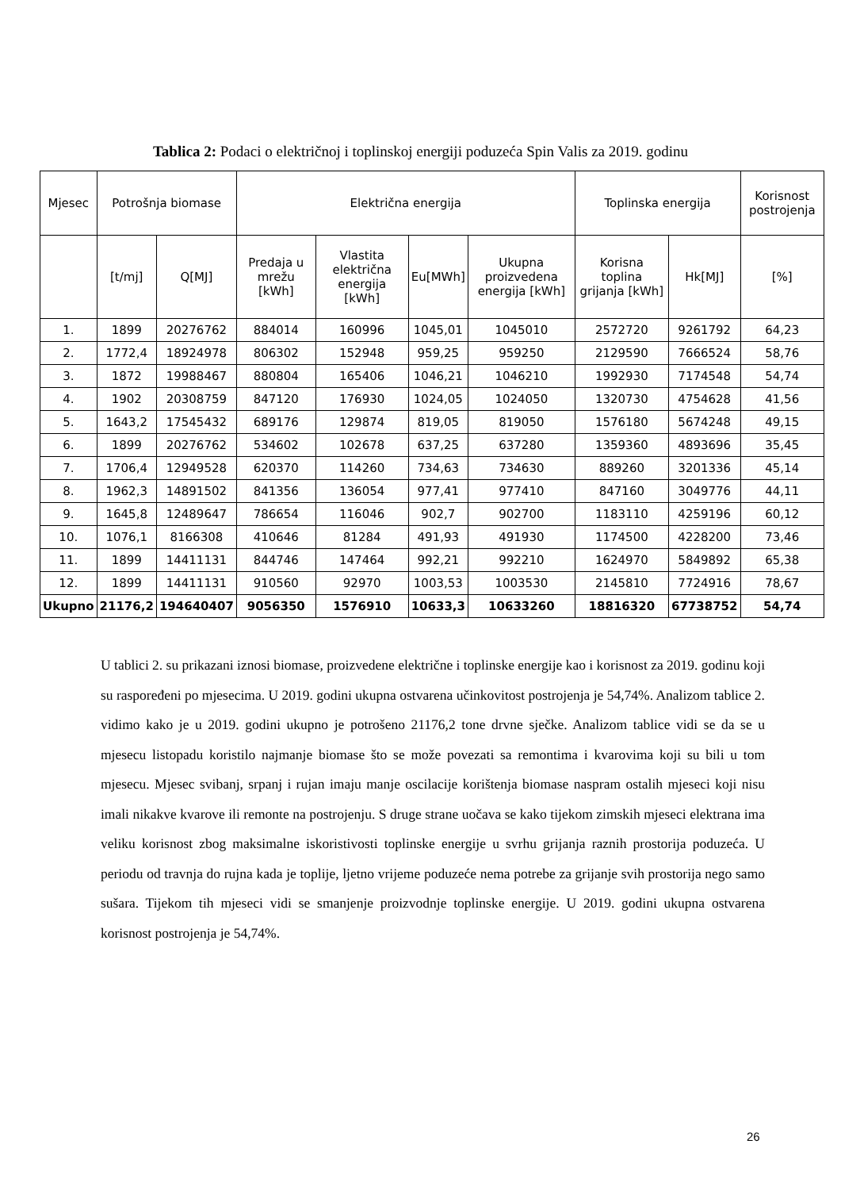Tablica 2: Podaci o električnoj i toplinskoj energiji poduzeća Spin Valis za 2019. godinu
| Mjesec | Potrošnja biomase | | Električna energija | | | | Toplinska energija | | Korisnost postrojenja |
| --- | --- | --- | --- | --- | --- | --- | --- | --- | --- |
| | [t/mj] | Q[MJ] | Predaja u mrežu [kWh] | Vlastita električna energija [kWh] | Eu[MWh] | Ukupna proizvedena energija [kWh] | Korisna toplina grijanja [kWh] | Hk[MJ] | [%] |
| 1. | 1899 | 20276762 | 884014 | 160996 | 1045,01 | 1045010 | 2572720 | 9261792 | 64,23 |
| 2. | 1772,4 | 18924978 | 806302 | 152948 | 959,25 | 959250 | 2129590 | 7666524 | 58,76 |
| 3. | 1872 | 19988467 | 880804 | 165406 | 1046,21 | 1046210 | 1992930 | 7174548 | 54,74 |
| 4. | 1902 | 20308759 | 847120 | 176930 | 1024,05 | 1024050 | 1320730 | 4754628 | 41,56 |
| 5. | 1643,2 | 17545432 | 689176 | 129874 | 819,05 | 819050 | 1576180 | 5674248 | 49,15 |
| 6. | 1899 | 20276762 | 534602 | 102678 | 637,25 | 637280 | 1359360 | 4893696 | 35,45 |
| 7. | 1706,4 | 12949528 | 620370 | 114260 | 734,63 | 734630 | 889260 | 3201336 | 45,14 |
| 8. | 1962,3 | 14891502 | 841356 | 136054 | 977,41 | 977410 | 847160 | 3049776 | 44,11 |
| 9. | 1645,8 | 12489647 | 786654 | 116046 | 902,7 | 902700 | 1183110 | 4259196 | 60,12 |
| 10. | 1076,1 | 8166308 | 410646 | 81284 | 491,93 | 491930 | 1174500 | 4228200 | 73,46 |
| 11. | 1899 | 14411131 | 844746 | 147464 | 992,21 | 992210 | 1624970 | 5849892 | 65,38 |
| 12. | 1899 | 14411131 | 910560 | 92970 | 1003,53 | 1003530 | 2145810 | 7724916 | 78,67 |
| Ukupno | 21176,2 | 194640407 | 9056350 | 1576910 | 10633,3 | 10633260 | 18816320 | 67738752 | 54,74 |
U tablici 2. su prikazani iznosi biomase, proizvedene električne i toplinske energije kao i korisnost za 2019. godinu koji su raspoređeni po mjesecima. U 2019. godini ukupna ostvarena učinkovitost postrojenja je 54,74%. Analizom tablice 2. vidimo kako je u 2019. godini ukupno je potrošeno 21176,2 tone drvne sječke. Analizom tablice vidi se da se u mjesecu listopadu koristilo najmanje biomase što se može povezati sa remontima i kvarovima koji su bili u tom mjesecu. Mjesec svibanj, srpanj i rujan imaju manje oscilacije korištenja biomase naspram ostalih mjeseci koji nisu imali nikakve kvarove ili remonte na postrojenju. S druge strane uočava se kako tijekom zimskih mjeseci elektrana ima veliku korisnost zbog maksimalne iskoristivosti toplinske energije u svrhu grijanja raznih prostorija poduzeća. U periodu od travnja do rujna kada je toplije, ljetno vrijeme poduzeće nema potrebe za grijanje svih prostorija nego samo sušara. Tijekom tih mjeseci vidi se smanjenje proizvodnje toplinske energije. U 2019. godini ukupna ostvarena korisnost postrojenja je 54,74%.
26